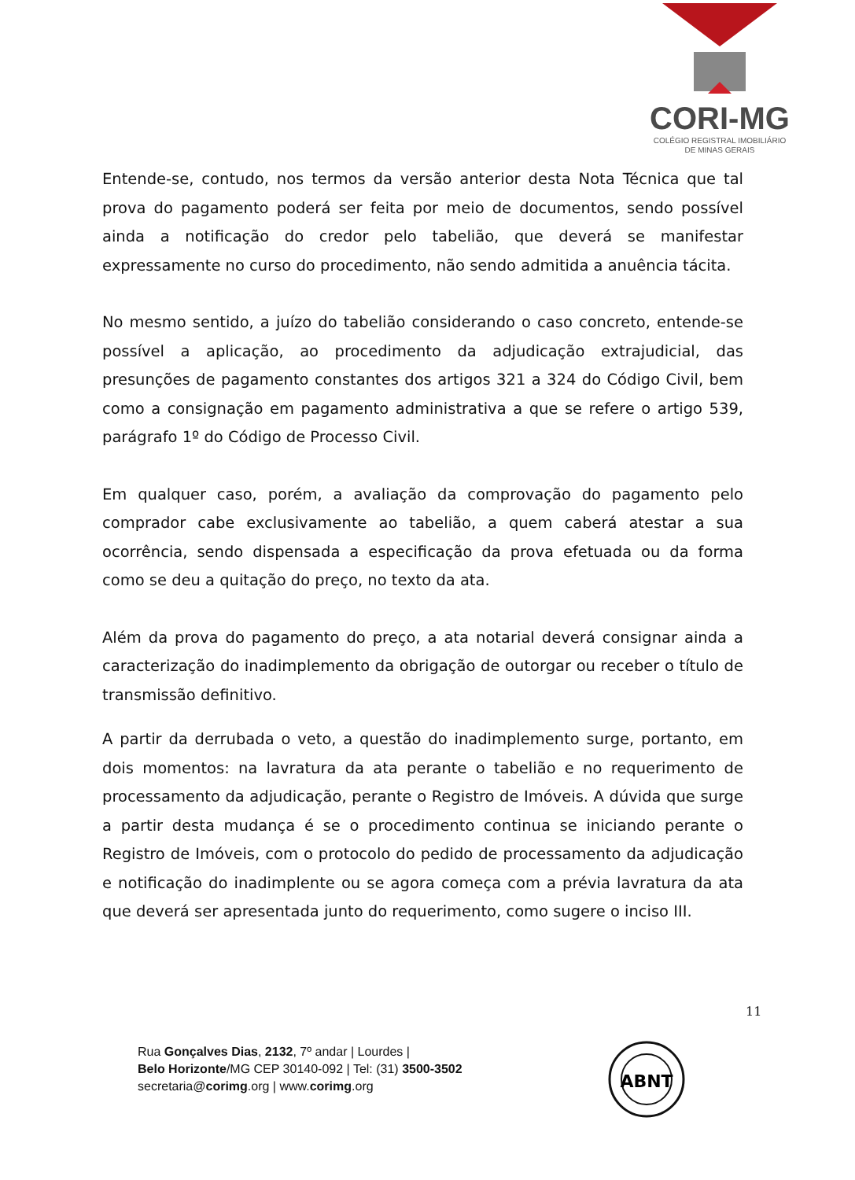CORI-MG
COLÉGIO REGISTRAL IMOBILIÁRIO
DE MINAS GERAIS
Entende-se, contudo, nos termos da versão anterior desta Nota Técnica que tal prova do pagamento poderá ser feita por meio de documentos, sendo possível ainda a notificação do credor pelo tabelião, que deverá se manifestar expressamente no curso do procedimento, não sendo admitida a anuência tácita.
No mesmo sentido, a juízo do tabelião considerando o caso concreto, entende-se possível a aplicação, ao procedimento da adjudicação extrajudicial, das presunções de pagamento constantes dos artigos 321 a 324 do Código Civil, bem como a consignação em pagamento administrativa a que se refere o artigo 539, parágrafo 1º do Código de Processo Civil.
Em qualquer caso, porém, a avaliação da comprovação do pagamento pelo comprador cabe exclusivamente ao tabelião, a quem caberá atestar a sua ocorrência, sendo dispensada a especificação da prova efetuada ou da forma como se deu a quitação do preço, no texto da ata.
Além da prova do pagamento do preço, a ata notarial deverá consignar ainda a caracterização do inadimplemento da obrigação de outorgar ou receber o título de transmissão definitivo.
A partir da derrubada o veto, a questão do inadimplemento surge, portanto, em dois momentos: na lavratura da ata perante o tabelião e no requerimento de processamento da adjudicação, perante o Registro de Imóveis. A dúvida que surge a partir desta mudança é se o procedimento continua se iniciando perante o Registro de Imóveis, com o protocolo do pedido de processamento da adjudicação e notificação do inadimplente ou se agora começa com a prévia lavratura da ata que deverá ser apresentada junto do requerimento, como sugere o inciso III.
11
Rua Gonçalves Dias, 2132, 7º andar | Lourdes |
Belo Horizonte/MG CEP 30140-092 | Tel: (31) 3500-3502
secretaria@corimg.org | www.corimg.org
ABNT